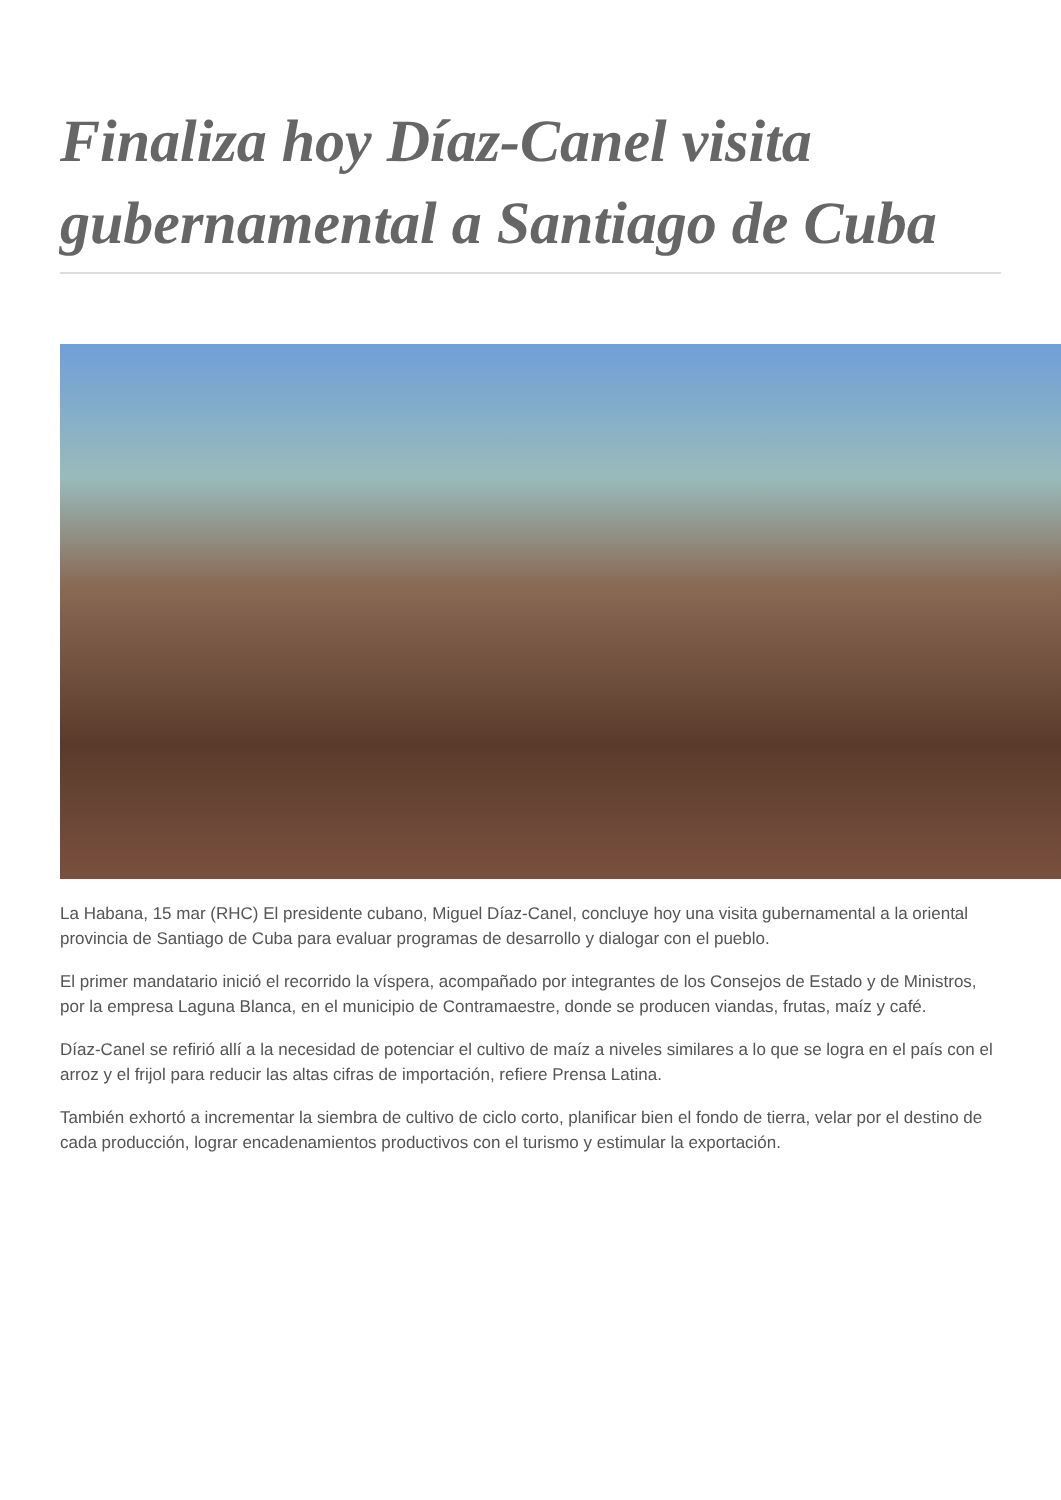Finaliza hoy Díaz-Canel visita gubernamental a Santiago de Cuba
La Habana, 15 mar (RHC) El presidente cubano, Miguel Díaz-Canel, concluye hoy una visita gubernamental a la oriental provincia de Santiago de Cuba para evaluar programas de desarrollo y dialogar con el pueblo.
El primer mandatario inició el recorrido la víspera, acompañado por integrantes de los Consejos de Estado y de Ministros, por la empresa Laguna Blanca, en el municipio de Contramaestre, donde se producen viandas, frutas, maíz y café.
Díaz-Canel se refirió allí a la necesidad de potenciar el cultivo de maíz a niveles similares a lo que se logra en el país con el arroz y el frijol para reducir las altas cifras de importación, refiere Prensa Latina.
También exhortó a incrementar la siembra de cultivo de ciclo corto, planificar bien el fondo de tierra, velar por el destino de cada producción, lograr encadenamientos productivos con el turismo y estimular la exportación.